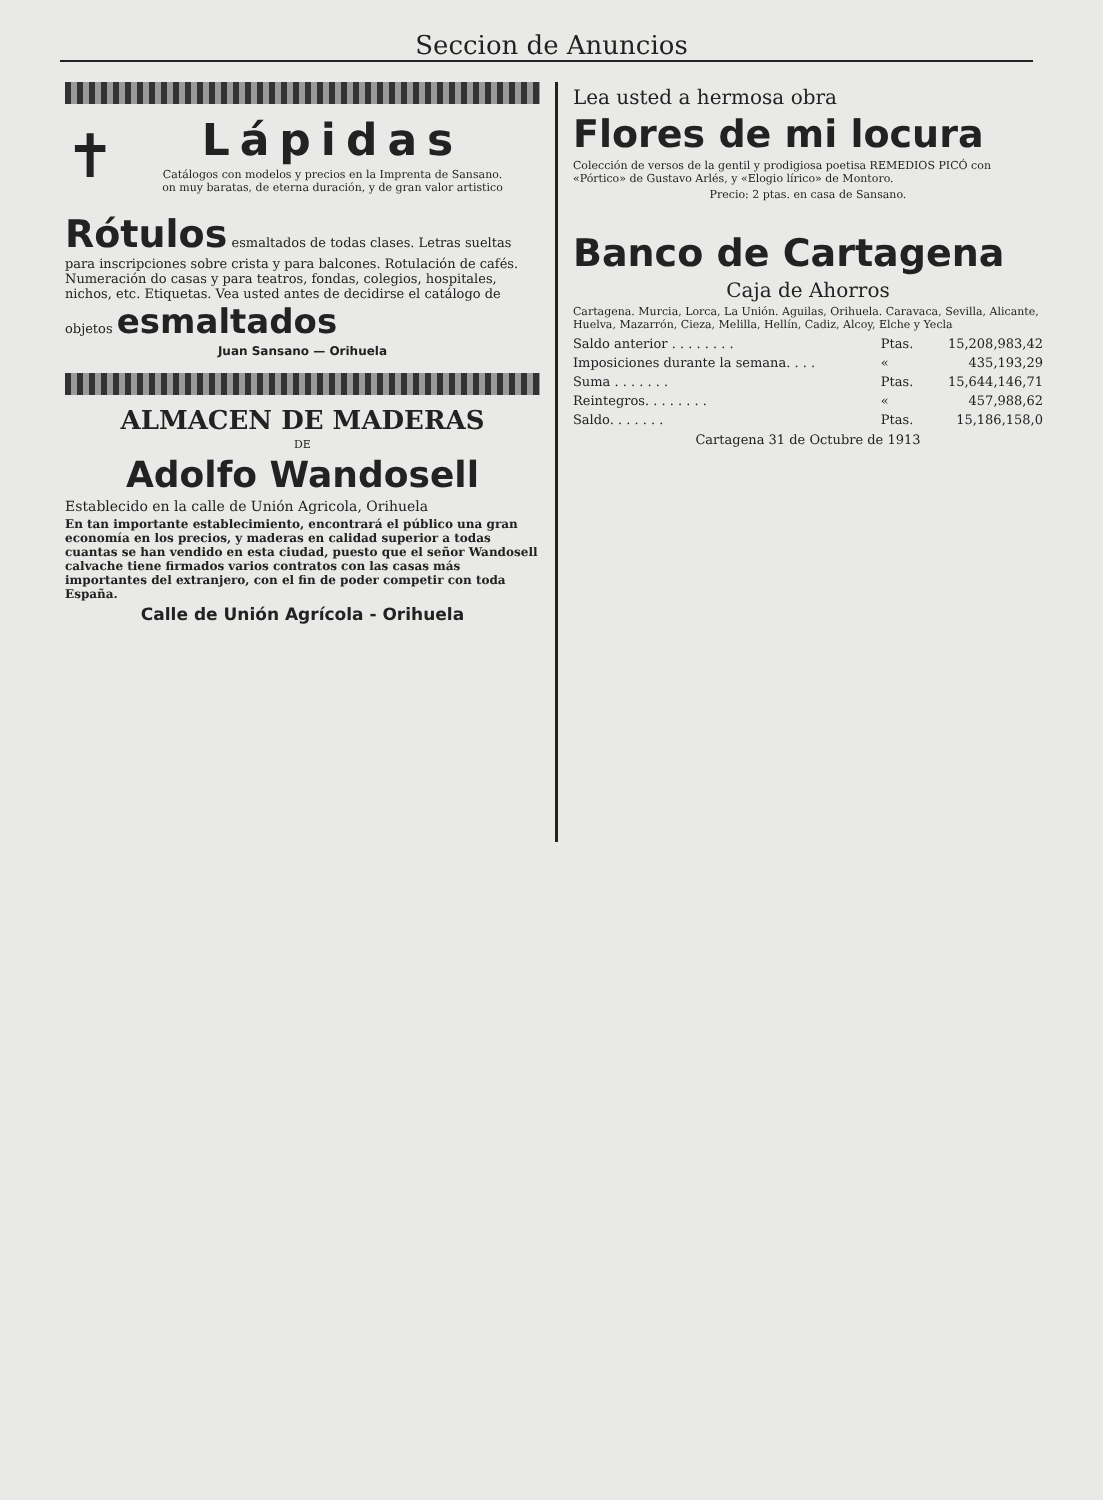Seccion de Anuncios
✝
Lápidas
Catálogos con modelos y precios en la Imprenta de Sansano.
on muy baratas, de eterna duración, y de gran valor artistico
Rótulos esmaltados de todas clases. Letras sueltas para inscripciones sobre crista y para balcones. Rotulación de cafés. Numeración do casas y para teatros, fondas, colegios, hospitales, nichos, etc. Etiquetas. Vea usted antes de decidirse el catálogo de objetos esmaltados
Juan Sansano — Orihuela
ALMACEN DE MADERAS
DE
Adolfo Wandosell
Establecido en la calle de Unión Agricola, Orihuela
En tan importante establecimiento, encontrará el público una gran economía en los precios, y maderas en calidad superior a todas cuantas se han vendido en esta ciudad, puesto que el señor Wandosell calvache tiene firmados varios contratos con las casas más importantes del extranjero, con el fin de poder competir con toda España.
Calle de Unión Agrícola - Orihuela
Lea usted a hermosa obra
Flores de mi locura
Colección de versos de la gentil y prodigiosa poetisa REMEDIOS PICÓ con «Pórtico» de Gustavo Arlés, y «Elogio lírico» de Montoro.
Precio: 2 ptas. en casa de Sansano.
Banco de Cartagena
Caja de Ahorros
Cartagena. Murcia, Lorca, La Unión. Aguilas, Orihuela. Caravaca, Sevilla, Alicante, Huelva, Mazarrón, Cieza, Melilla, Hellín, Cadiz, Alcoy, Elche y Yecla
| Saldo anterior . . . . . . . . | Ptas. | 15,208,983,42 |
| Imposiciones durante la semana. . . . | « | 435,193,29 |
| Suma . . . . . . . | Ptas. | 15,644,146,71 |
| Reintegros. . . . . . . . | « | 457,988,62 |
| Saldo. . . . . . . | Ptas. | 15,186,158,0 |
Cartagena 31 de Octubre de 1913